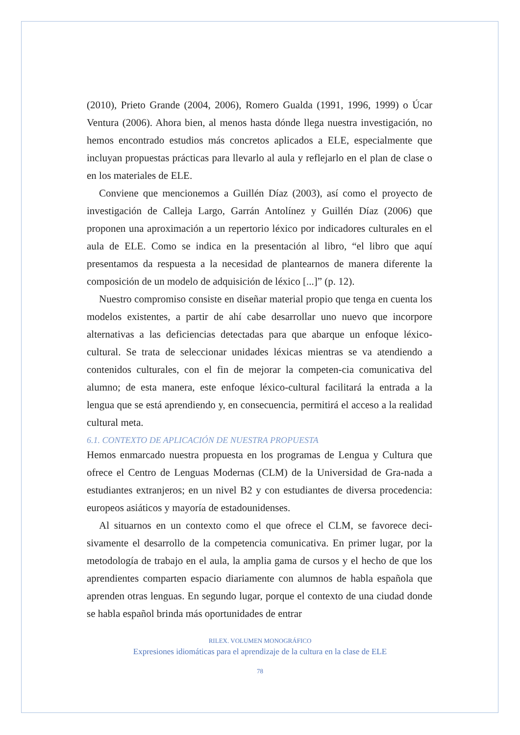(2010), Prieto Grande (2004, 2006), Romero Gualda (1991, 1996, 1999) o Úcar Ventura (2006). Ahora bien, al menos hasta dónde llega nuestra investigación, no hemos encontrado estudios más concretos aplicados a ELE, especialmente que incluyan propuestas prácticas para llevarlo al aula y reflejarlo en el plan de clase o en los materiales de ELE.
Conviene que mencionemos a Guillén Díaz (2003), así como el proyecto de investigación de Calleja Largo, Garrán Antolínez y Guillén Díaz (2006) que proponen una aproximación a un repertorio léxico por indicadores culturales en el aula de ELE. Como se indica en la presentación al libro, “el libro que aquí presentamos da respuesta a la necesidad de plantearnos de manera diferente la composición de un modelo de adquisición de léxico [...]” (p. 12).
Nuestro compromiso consiste en diseñar material propio que tenga en cuenta los modelos existentes, a partir de ahí cabe desarrollar uno nuevo que incorpore alternativas a las deficiencias detectadas para que abarque un enfoque léxico-cultural. Se trata de seleccionar unidades léxicas mientras se va atendiendo a contenidos culturales, con el fin de mejorar la competen-cia comunicativa del alumno; de esta manera, este enfoque léxico-cultural facilitará la entrada a la lengua que se está aprendiendo y, en consecuencia, permitirá el acceso a la realidad cultural meta.
6.1. CONTEXTO DE APLICACIÓN DE NUESTRA PROPUESTA
Hemos enmarcado nuestra propuesta en los programas de Lengua y Cultura que ofrece el Centro de Lenguas Modernas (CLM) de la Universidad de Gra-nada a estudiantes extranjeros; en un nivel B2 y con estudiantes de diversa procedencia: europeos asiáticos y mayoría de estadounidenses.
Al situarnos en un contexto como el que ofrece el CLM, se favorece deci-sivamente el desarrollo de la competencia comunicativa. En primer lugar, por la metodología de trabajo en el aula, la amplia gama de cursos y el hecho de que los aprendientes comparten espacio diariamente con alumnos de habla española que aprenden otras lenguas. En segundo lugar, porque el contexto de una ciudad donde se habla español brinda más oportunidades de entrar
RILEX. VOLUMEN MONOGRÁFICO
Expresiones idiomáticas para el aprendizaje de la cultura en la clase de ELE
78